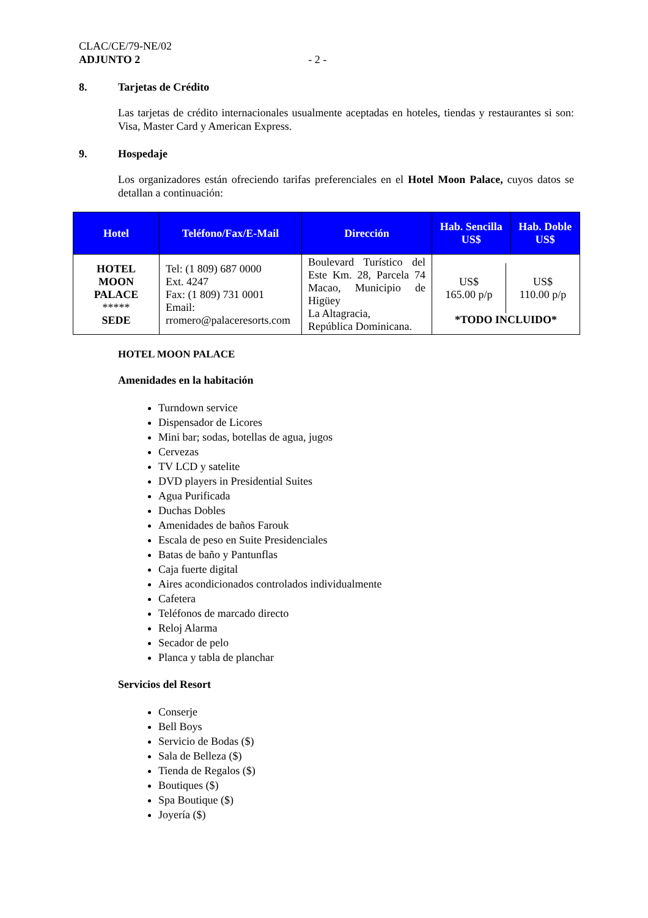CLAC/CE/79-NE/02
ADJUNTO 2 - 2 -
8. Tarjetas de Crédito
Las tarjetas de crédito internacionales usualmente aceptadas en hoteles, tiendas y restaurantes si son: Visa, Master Card y American Express.
9. Hospedaje
Los organizadores están ofreciendo tarifas preferenciales en el Hotel Moon Palace, cuyos datos se detallan a continuación:
| Hotel | Teléfono/Fax/E-Mail | Dirección | Hab. Sencilla US$ | Hab. Doble US$ |
| --- | --- | --- | --- | --- |
| HOTEL MOON PALACE ***** SEDE | Tel: (1 809) 687 0000 Ext. 4247 Fax: (1 809) 731 0001 Email: rromero@palaceresorts.com | Boulevard Turístico del Este Km. 28, Parcela 74 Macao, Municipio de Higüey La Altagracia, República Dominicana. | US$ 165.00 p/p US$ 110.00 p/p *TODO INCLUIDO* | |
HOTEL MOON PALACE
Amenidades en la habitación
Turndown service
Dispensador de Licores
Mini bar; sodas, botellas de agua, jugos
Cervezas
TV LCD y satelite
DVD players in Presidential Suites
Agua Purificada
Duchas Dobles
Amenidades de baños Farouk
Escala de peso en Suite Presidenciales
Batas de baño y Pantunflas
Caja fuerte digital
Aires acondicionados controlados individualmente
Cafetera
Teléfonos de marcado directo
Reloj Alarma
Secador de pelo
Planca y tabla de planchar
Servicios del Resort
Conserje
Bell Boys
Servicio de Bodas ($)
Sala de Belleza ($)
Tienda de Regalos ($)
Boutiques ($)
Spa Boutique ($)
Joyería ($)